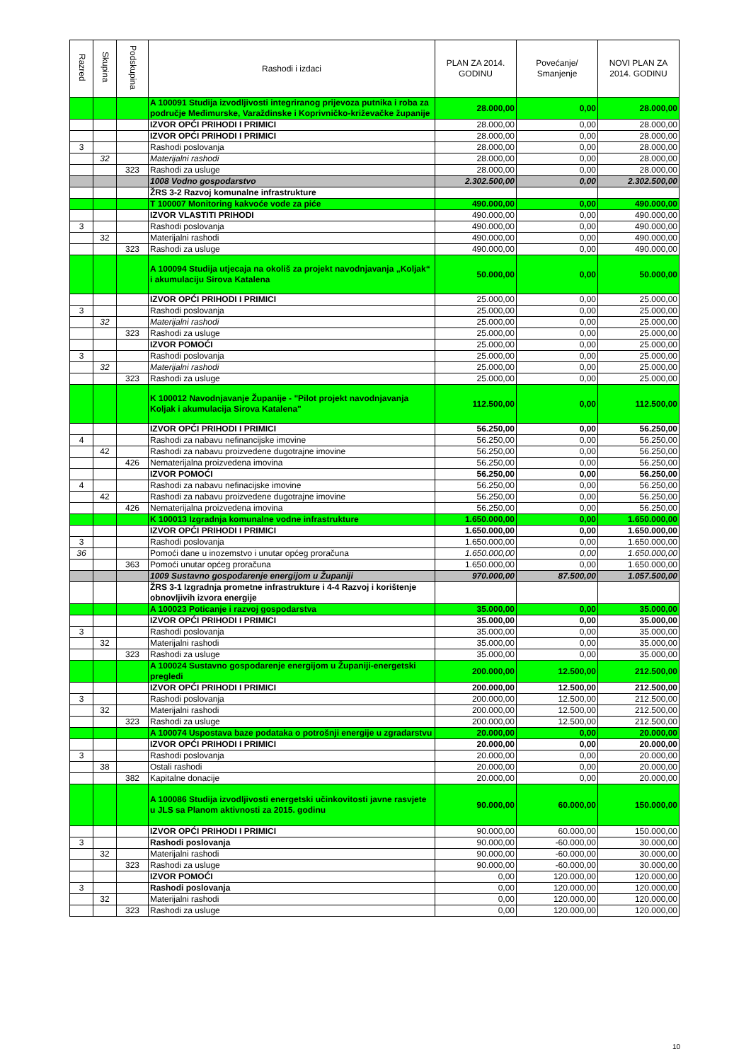| Razred | Skupina | Podskupina | Rashodi i izdaci | PLAN ZA 2014. GODINU | Povećanje/ Smanjenje | NOVI PLAN ZA 2014. GODINU |
| --- | --- | --- | --- | --- | --- | --- |
| | | | A 100091 Studija izvodljivosti integriranog prijevoza putnika i roba za područje Međimurske, Varaždinske i Koprivničko-križevačke županije | 28.000,00 | 0,00 | 28.000,00 |
| | | | IZVOR OPĆI PRIHODI I PRIMICI | 28.000,00 | 0,00 | 28.000,00 |
| | | | IZVOR OPĆI PRIHODI I PRIMICI | 28.000,00 | 0,00 | 28.000,00 |
| 3 | | | Rashodi poslovanja | 28.000,00 | 0,00 | 28.000,00 |
| | 32 | | Materijalni rashodi | 28.000,00 | 0,00 | 28.000,00 |
| | | 323 | Rashodi za usluge | 28.000,00 | 0,00 | 28.000,00 |
| | | | 1008 Vodno gospodarstvo | 2.302.500,00 | 0,00 | 2.302.500,00 |
| | | | ŽRS 3-2 Razvoj komunalne infrastrukture | | | |
| | | | T 100007 Monitoring kakvoće vode za piće | 490.000,00 | 0,00 | 490.000,00 |
| | | | IZVOR VLASTITI PRIHODI | 490.000,00 | 0,00 | 490.000,00 |
| 3 | | | Rashodi poslovanja | 490.000,00 | 0,00 | 490.000,00 |
| | 32 | | Materijalni rashodi | 490.000,00 | 0,00 | 490.000,00 |
| | | 323 | Rashodi za usluge | 490.000,00 | 0,00 | 490.000,00 |
| | | | A 100094 Studija utjecaja na okoliš za projekt navodnjavanja „Koljak“ i akumulaciju Sirova Katalena | 50.000,00 | 0,00 | 50.000,00 |
| | | | IZVOR OPĆI PRIHODI I PRIMICI | 25.000,00 | 0,00 | 25.000,00 |
| 3 | | | Rashodi poslovanja | 25.000,00 | 0,00 | 25.000,00 |
| | 32 | | Materijalni rashodi | 25.000,00 | 0,00 | 25.000,00 |
| | | 323 | Rashodi za usluge | 25.000,00 | 0,00 | 25.000,00 |
| | | | IZVOR POMOĆI | 25.000,00 | 0,00 | 25.000,00 |
| 3 | | | Rashodi poslovanja | 25.000,00 | 0,00 | 25.000,00 |
| | 32 | | Materijalni rashodi | 25.000,00 | 0,00 | 25.000,00 |
| | | 323 | Rashodi za usluge | 25.000,00 | 0,00 | 25.000,00 |
| | | | K 100012 Navodnjavanje Županije - "Pilot projekt navodnjavanja Koljak i akumulacija Sirova Katalena" | 112.500,00 | 0,00 | 112.500,00 |
| | | | IZVOR OPĆI PRIHODI I PRIMICI | 56.250,00 | 0,00 | 56.250,00 |
| 4 | | | Rashodi za nabavu nefinancijske imovine | 56.250,00 | 0,00 | 56.250,00 |
| | 42 | | Rashodi za nabavu proizvedene dugotrajne imovine | 56.250,00 | 0,00 | 56.250,00 |
| | | 426 | Nematerijalna proizvedena imovina | 56.250,00 | 0,00 | 56.250,00 |
| | | | IZVOR POMOĆI | 56.250,00 | 0,00 | 56.250,00 |
| 4 | | | Rashodi za nabavu nefinacijske imovine | 56.250,00 | 0,00 | 56.250,00 |
| | 42 | | Rashodi za nabavu proizvedene dugotrajne imovine | 56.250,00 | 0,00 | 56.250,00 |
| | | 426 | Nematerijalna proizvedena imovina | 56.250,00 | 0,00 | 56.250,00 |
| | | | K 100013 Izgradnja komunalne vodne infrastrukture | 1.650.000,00 | 0,00 | 1.650.000,00 |
| | | | IZVOR OPĆI PRIHODI I PRIMICI | 1.650.000,00 | 0,00 | 1.650.000,00 |
| 3 | | | Rashodi poslovanja | 1.650.000,00 | 0,00 | 1.650.000,00 |
| 36 | | | Pomoći dane u inozemstvo i unutar općeg proračuna | 1.650.000,00 | 0,00 | 1.650.000,00 |
| | | 363 | Pomoći unutar općeg proračuna | 1.650.000,00 | 0,00 | 1.650.000,00 |
| | | | 1009 Sustavno gospodarenje energijom u Županiji | 970.000,00 | 87.500,00 | 1.057.500,00 |
| | | | ŽRS 3-1 Izgradnja prometne infrastrukture i 4-4 Razvoj i korištenje obnovljivih izvora energije | | | |
| | | | A 100023 Poticanje i razvoj gospodarstva | 35.000,00 | 0,00 | 35.000,00 |
| | | | IZVOR OPĆI PRIHODI I PRIMICI | 35.000,00 | 0,00 | 35.000,00 |
| 3 | | | Rashodi poslovanja | 35.000,00 | 0,00 | 35.000,00 |
| | 32 | | Materijalni rashodi | 35.000,00 | 0,00 | 35.000,00 |
| | | 323 | Rashodi za usluge | 35.000,00 | 0,00 | 35.000,00 |
| | | | A 100024 Sustavno gospodarenje energijom u Županiji-energetski pregledi | 200.000,00 | 12.500,00 | 212.500,00 |
| | | | IZVOR OPĆI PRIHODI I PRIMICI | 200.000,00 | 12.500,00 | 212.500,00 |
| 3 | | | Rashodi poslovanja | 200.000,00 | 12.500,00 | 212.500,00 |
| | 32 | | Materijalni rashodi | 200.000,00 | 12.500,00 | 212.500,00 |
| | | 323 | Rashodi za usluge | 200.000,00 | 12.500,00 | 212.500,00 |
| | | | A 100074 Uspostava baze podataka o potrošnji energije u zgradarstvu | 20.000,00 | 0,00 | 20.000,00 |
| | | | IZVOR OPĆI PRIHODI I PRIMICI | 20.000,00 | 0,00 | 20.000,00 |
| 3 | | | Rashodi poslovanja | 20.000,00 | 0,00 | 20.000,00 |
| | 38 | | Ostali rashodi | 20.000,00 | 0,00 | 20.000,00 |
| | | 382 | Kapitalne donacije | 20.000,00 | 0,00 | 20.000,00 |
| | | | A 100086 Studija izvodljivosti energetski učinkovitosti javne rasvjete u JLS sa Planom aktivnosti za 2015. godinu | 90.000,00 | 60.000,00 | 150.000,00 |
| | | | IZVOR OPĆI PRIHODI I PRIMICI | 90.000,00 | 60.000,00 | 150.000,00 |
| 3 | | | Rashodi poslovanja | 90.000,00 | -60.000,00 | 30.000,00 |
| | 32 | | Materijalni rashodi | 90.000,00 | -60.000,00 | 30.000,00 |
| | | 323 | Rashodi za usluge | 90.000,00 | -60.000,00 | 30.000,00 |
| | | | IZVOR POMOĆI | 0,00 | 120.000,00 | 120.000,00 |
| 3 | | | Rashodi poslovanja | 0,00 | 120.000,00 | 120.000,00 |
| | 32 | | Materijalni rashodi | 0,00 | 120.000,00 | 120.000,00 |
| | | 323 | Rashodi za usluge | 0,00 | 120.000,00 | 120.000,00 |
10